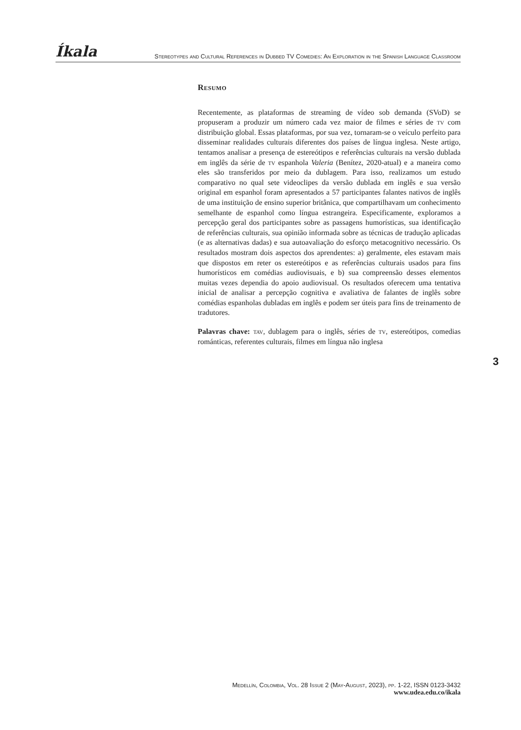Íkala Stereotypes and Cultural References in Dubbed TV Comedies: An Exploration in the Spanish Language Classroom
Resumo
Recentemente, as plataformas de streaming de vídeo sob demanda (SVoD) se propuseram a produzir um número cada vez maior de filmes e séries de tv com distribuição global. Essas plataformas, por sua vez, tornaram-se o veículo perfeito para disseminar realidades culturais diferentes dos países de língua inglesa. Neste artigo, tentamos analisar a presença de estereótipos e referências culturais na versão dublada em inglês da série de tv espanhola Valeria (Benítez, 2020-atual) e a maneira como eles são transferidos por meio da dublagem. Para isso, realizamos um estudo comparativo no qual sete videoclipes da versão dublada em inglês e sua versão original em espanhol foram apresentados a 57 participantes falantes nativos de inglês de uma instituição de ensino superior britânica, que compartilhavam um conhecimento semelhante de espanhol como língua estrangeira. Especificamente, exploramos a percepção geral dos participantes sobre as passagens humorísticas, sua identificação de referências culturais, sua opinião informada sobre as técnicas de tradução aplicadas (e as alternativas dadas) e sua autoavaliação do esforço metacognitivo necessário. Os resultados mostram dois aspectos dos aprendentes: a) geralmente, eles estavam mais que dispostos em reter os estereótipos e as referências culturais usados para fins humorísticos em comédias audiovisuais, e b) sua compreensão desses elementos muitas vezes dependia do apoio audiovisual. Os resultados oferecem uma tentativa inicial de analisar a percepção cognitiva e avaliativa de falantes de inglês sobre comédias espanholas dubladas em inglês e podem ser úteis para fins de treinamento de tradutores.
Palavras chave: tav, dublagem para o inglês, séries de tv, estereótipos, comedias románticas, referentes culturais, filmes em língua não inglesa
3
Medellín, Colombia, Vol. 28 Issue 2 (May-August, 2023), pp. 1-22, ISSN 0123-3432
www.udea.edu.co/ikala